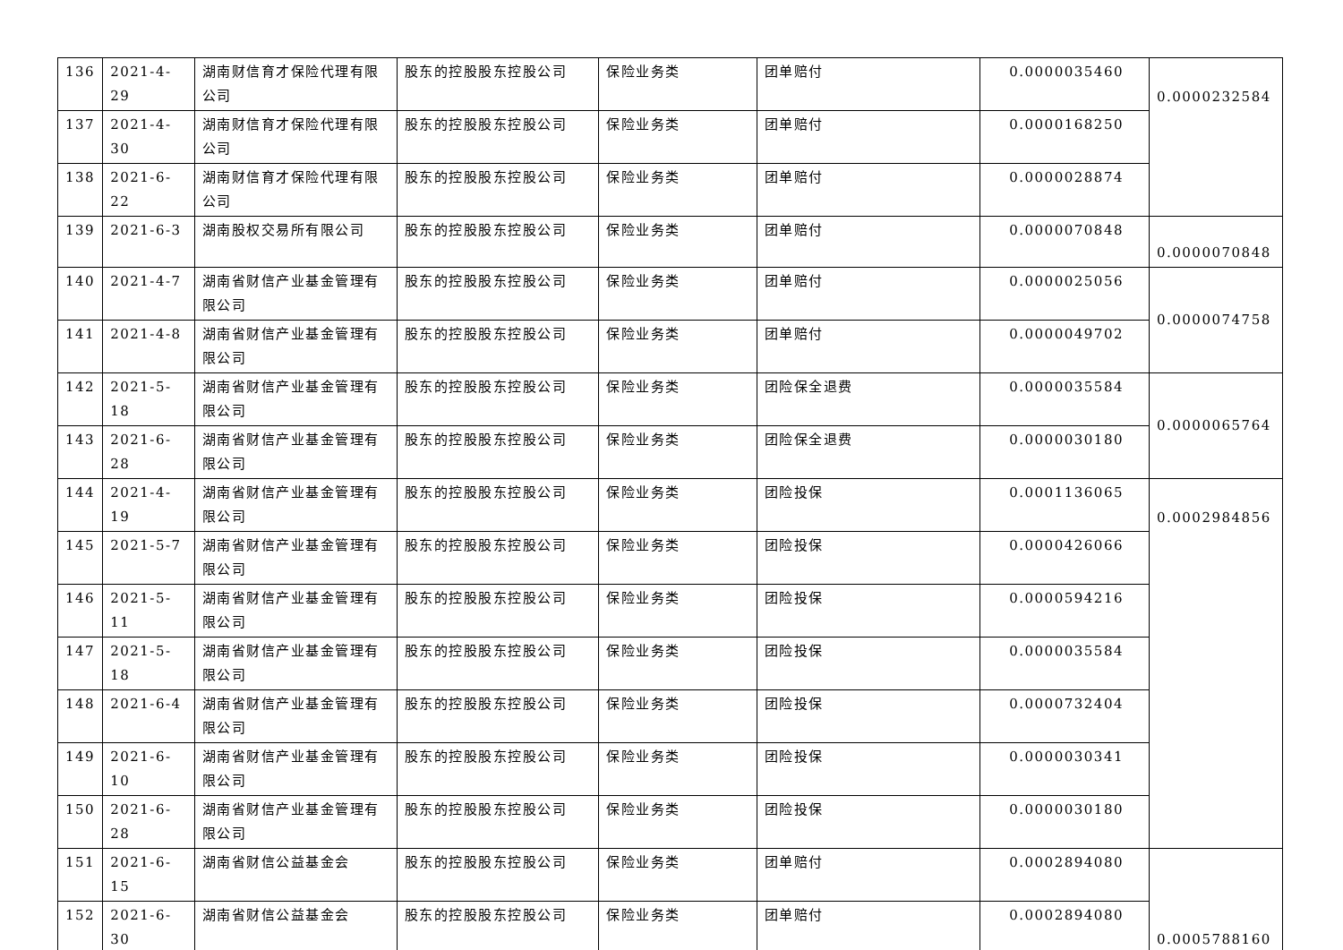| 136 | 2021-4-29 | 湖南财信育才保险代理有限公司 | 股东的控股股东控股公司 | 保险业务类 | 团单赔付 | 0.0000035460 | 0.0000232584 |
| 137 | 2021-4-30 | 湖南财信育才保险代理有限公司 | 股东的控股股东控股公司 | 保险业务类 | 团单赔付 | 0.0000168250 | |
| 138 | 2021-6-22 | 湖南财信育才保险代理有限公司 | 股东的控股股东控股公司 | 保险业务类 | 团单赔付 | 0.0000028874 | |
| 139 | 2021-6-3 | 湖南股权交易所有限公司 | 股东的控股股东控股公司 | 保险业务类 | 团单赔付 | 0.0000070848 | 0.0000070848 |
| 140 | 2021-4-7 | 湖南省财信产业基金管理有限公司 | 股东的控股股东控股公司 | 保险业务类 | 团单赔付 | 0.0000025056 | 0.0000074758 |
| 141 | 2021-4-8 | 湖南省财信产业基金管理有限公司 | 股东的控股股东控股公司 | 保险业务类 | 团单赔付 | 0.0000049702 | |
| 142 | 2021-5-18 | 湖南省财信产业基金管理有限公司 | 股东的控股股东控股公司 | 保险业务类 | 团险保全退费 | 0.0000035584 | 0.0000065764 |
| 143 | 2021-6-28 | 湖南省财信产业基金管理有限公司 | 股东的控股股东控股公司 | 保险业务类 | 团险保全退费 | 0.0000030180 | |
| 144 | 2021-4-19 | 湖南省财信产业基金管理有限公司 | 股东的控股股东控股公司 | 保险业务类 | 团险投保 | 0.0001136065 | 0.0002984856 |
| 145 | 2021-5-7 | 湖南省财信产业基金管理有限公司 | 股东的控股股东控股公司 | 保险业务类 | 团险投保 | 0.0000426066 | |
| 146 | 2021-5-11 | 湖南省财信产业基金管理有限公司 | 股东的控股股东控股公司 | 保险业务类 | 团险投保 | 0.0000594216 | |
| 147 | 2021-5-18 | 湖南省财信产业基金管理有限公司 | 股东的控股股东控股公司 | 保险业务类 | 团险投保 | 0.0000035584 | |
| 148 | 2021-6-4 | 湖南省财信产业基金管理有限公司 | 股东的控股股东控股公司 | 保险业务类 | 团险投保 | 0.0000732404 | |
| 149 | 2021-6-10 | 湖南省财信产业基金管理有限公司 | 股东的控股股东控股公司 | 保险业务类 | 团险投保 | 0.0000030341 | |
| 150 | 2021-6-28 | 湖南省财信产业基金管理有限公司 | 股东的控股股东控股公司 | 保险业务类 | 团险投保 | 0.0000030180 | |
| 151 | 2021-6-15 | 湖南省财信公益基金会 | 股东的控股股东控股公司 | 保险业务类 | 团单赔付 | 0.0002894080 | 0.0005788160 |
| 152 | 2021-6-30 | 湖南省财信公益基金会 | 股东的控股股东控股公司 | 保险业务类 | 团单赔付 | 0.0002894080 | |